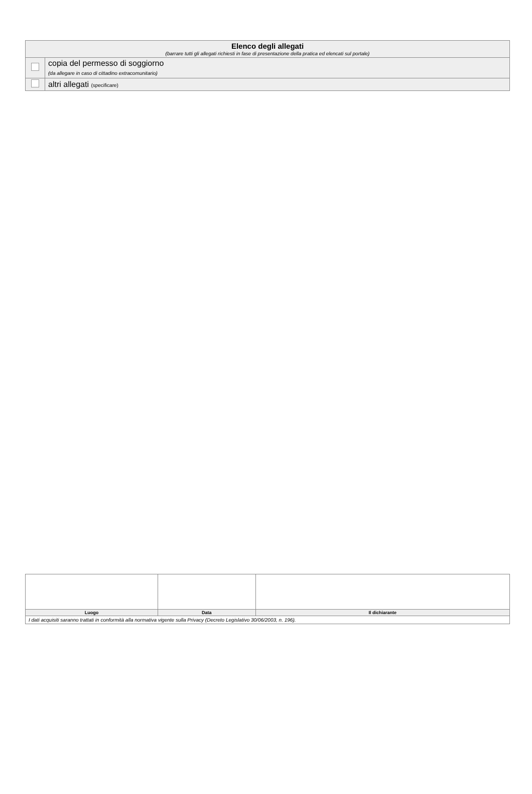| Elenco degli allegati (barrare tutti gli allegati richiesti in fase di presentazione della pratica ed elencati sul portale) | |
| | copia del permesso di soggiorno (da allegare in caso di cittadino extracomunitario) |
| | altri allegati (specificare) |
| Luogo | Data | Il dichiarante |
| I dati acquisiti saranno trattati in conformità alla normativa vigente sulla Privacy (Decreto Legislativo 30/06/2003, n. 196). | | |